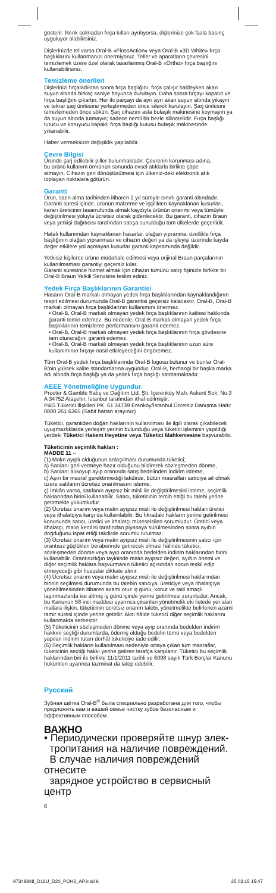gösterir. Renk solmadan fırça kılları ayrılıyorsa, dişlerinize çok fazla basınç uyguluyor olabilirsiniz.
Dişlerinizde tel varsa Oral-B «FlossAction» veya Oral-B «3D White» fırça başlıklarını kullanmanızı önermiyoruz. Teller ve aparatların çevresini temizlemek üzere özel olarak tasarlanmış Oral-B «Ortho» fırça başlığını kullanabilirsiniz.
Temizleme önerileri
Dişlerinizi fırçaladıktan sonra fırça başlığını, fırça çalışır haldeyken akan suyun altında birkaç saniye boyunca durulayın. Daha sonra fırçayı kapatın ve fırça başlığını çıkartın. Her iki parçayı da ayrı ayrı akan suyun altında yıkayın ve tekrar şarj ünitesine yerleştirmeden önce silerek kurulayın. Şarj ünitesini temizlemeden önce sökün. Şarj cihazını asla bulaşık makinesine koymayın ya da suyun altında tutmayın; sadece nemli bir bezle silinmelidir. Fırça başlığı tutucu ve koruyucu kapaklı fırça başlığı kutusu bulaşık makinesinde yıkanabilir.
Haber vermeksizin değişiklik yapılabilir.
Çevre Bilgisi
Üründe şarj edilebilir piller bulunmaktadır. Çevrenin korunması adına, bu ürünü kullanım ömrünün sonunda evsel atıklarla birlikte çöpe atmayın. Cihazın geri dönüştürülmesi için ülkeniz-deki elektronik atık toplayan noktalara götürün.
Garanti
Ürün, satın alma tarihinden itibaren 2 yıl süreyle sınırlı garanti altındadır. Garanti süresi içinde, ürünün malzeme ve işçilikten kaynaklanan kusurları, kararı üreticinin tasarrufunda olmak kaydıyla ürünün onarımı veya tümüyle değiştirilmesi yoluyla ücretsiz olarak giderilecektir. Bu garanti, cihazın Braun veya yetkişi dağıtıcısı tarafından satışa sunulduğu tüm ülkelerde geçerlidir.
Hatalı kullanımdan kaynaklanan hasarlar, olağan yıpranma, özellikle fırça başlığının olağan yıpranması ve cihazın değeri ya da işleyişi üzerinde kayda değer etkilere yol açmayan kusurlar garanti kapsamında değildir.
Yetkisiz kişilerce ürüne müdahale edilmesi veya orijinal Braun parçalarının kullanılmaması garantiyi geçersiz kılar.
Garanti süresince hizmet almak için cihazın tümünü satış fişinizle birlikte bir Oral-B Braun Yetkili Servisine teslim ediniz.
Yedek Fırça Başlıklarının Garantisi
Hasarın Oral-B markalı olmayan yedek fırça başlıklarından kaynaklandığının tespit edilmesi durumunda Oral-B garantisi geçersiz kalacaktır. Oral-B, Oral-B markalı olmayan fırça başlıklarının kullanımını önermez.
• Oral-B, Oral-B markalı olmayan yedek fırça başlıklarının kalitesi hakkında garanti temin edemez. Bu nedenle, Oral-B markalı olmayan yedek fırça başlıklarının temizleme performansını garanti edemez.
• Oral-B, Oral-B markalı olmayan yedek fırça başlıklarının fırça gövdesine tam oturacağını garanti edemez.
• Oral-B, Oral-B markalı olmayan yedek fırça başlıklarının uzun süre kullanımının fırçayı nasıl etkileyeceğini öngöremez.
Tüm Oral-B yedek fırça başlıklarında Oral-B logosu bulunur ve bunlar Oral-B’nin yüksek kalite standartlarına uygundur. Oral-B, herhangi bir başka marka adı altında fırça başlığı ya da yedek fırça başlığı satmamaktadır.
AEEE Yönetmeliğine Uygundur.
Procter & Gamble Satış ve Dağıtım Ltd. Şti. İçerenköy Mah. Askent Sok. No:3 A 34752 Ataşehir, İstanbul tarafından ithal edilmiştir.
P&G Tüketici İlişkileri PK. 61 34739 Erenköy/İstanbul Ücretsiz Danışma Hattı: 0800 261 6365 (Sabit hattan arayınız)
Tüketici, garantiden doğan haklarının kullanılması ile ilgili olarak çıkabilecek uyuşmazlıklarda yerleşim yerinin bulunduğu veya tüketici işleminin yapıldığı yerdeki Tüketici Hakem Heyetine veya Tüketici Mahkemesine başvurabilir.
Tüketicinin seçimlik hakları :
MADDE 11 –
(1) Malın ayıplı olduğunun anlaşılması durumunda tüketici;
a) Satılanı geri vermeye hazır olduğunu bildirerek sözleşmeden dönme,
b) Satılanı alıkoyup ayıp oranında satış bedelinden indirim isteme,
c) Aşırı bir masraf gerektirmediği takdirde, bütün masrafları satıcıya ait olmak üzere satılanın ücretsiz onarılmasını isteme,
ç) İmkân varsa, satılanın ayıpsız bir misli ile değiştirilmesini isteme, seçimlik haklarından birini kullanabilir. Satıcı, tüketicinin tercih ettiği bu talebi yerine getirmekle yükümlüdür.
(2) Ücretsiz onarım veya malın ayıpsız misli ile değiştirilmesi hakları üretici veya ithalatçıya karşı da kullanılabilir. Bu fıkradaki hakların yerine getirilmesi konusunda satıcı, üretici ve ithalatçı müteselsilen sorumludur. Üretici veya ithalatçı, malın kendisi tarafından piyasaya sürülmesinden sonra ayıbın doğduğunu ispat ettiği takdirde sorumlu tutulmaz.
(3) Ücretsiz onarım veya malın ayıpsız misli ile değiştirilmesinin satıcı için orantısız güçlükleri beraberinde getirecek olması hâlinde tüketici, sözleşmeden dönme veya ayıp oranında bedelden indirim haklarından birini kullanabilir. Orantısızlığın tayininde malın ayıpsız değeri, ayıbın önemi ve diğer seçimlik haklara başvurmanın tüketici açısından sorun teşkil edip etmeyeceği gibi hususlar dikkate alınır.
(4) Ücretsiz onarım veya malın ayıpsız misli ile değiştirilmesi haklarından birinin seçilmesi durumunda bu talebin satıcıya, üreticiye veya ithalatçıya yöneltilmesinden itibaren azami otuz iş günü, konut ve tatil amaçlı taşınmazlarda ise altmış iş günü içinde yerine getirilmesi zorunludur. Ancak, bu Kanunun 58 inci maddesi uyarınca çıkarılan yönetmelik eki listede yer alan mallara ilişkin, tüketicinin ücretsiz onarım talebi, yönetmelikte belirlenen azami tamir süresi içinde yerine getirilir. Aksi hâlde tüketici diğer seçimlik haklarını kullanmakta serbesttir.
(5) Tüketicinin sözleşmeden dönme veya ayıp oranında bedelden indirim hakkını seçtiği durumlarda, ödemiş olduğu bedelin tümü veya bedelden yapılan indirim tutarı derhâl tüketiciye iade edilir.
(6) Seçimlik hakların kullanılması nedeniyle ortaya çıkan tüm masraflar, tüketicinin seçtiği hakkı yerine getiren tarafça karşılanır. Tüketici bu seçimlik haklarından biri ile birlikte 11/1/2011 tarihli ve 6098 sayılı Türk Borçlar Kanunu hükümleri uyarınca tazminat da talep edebilir.
Русский
Зубная щётка Oral-B<sup>®</sup> была специально разработана для того, чтобы предложить вам и вашей семье чистку зубов безопасным и эффективным способом.
ВАЖНО
• Периодически проверяйте шнур элек-
тропитания на наличие повреждений.
В случае наличия повреждений отнесите
зарядное устройство в сервисный центр
6
97348848_D16U_D20_POH2_AP.indd 6 25.03.15 15:47